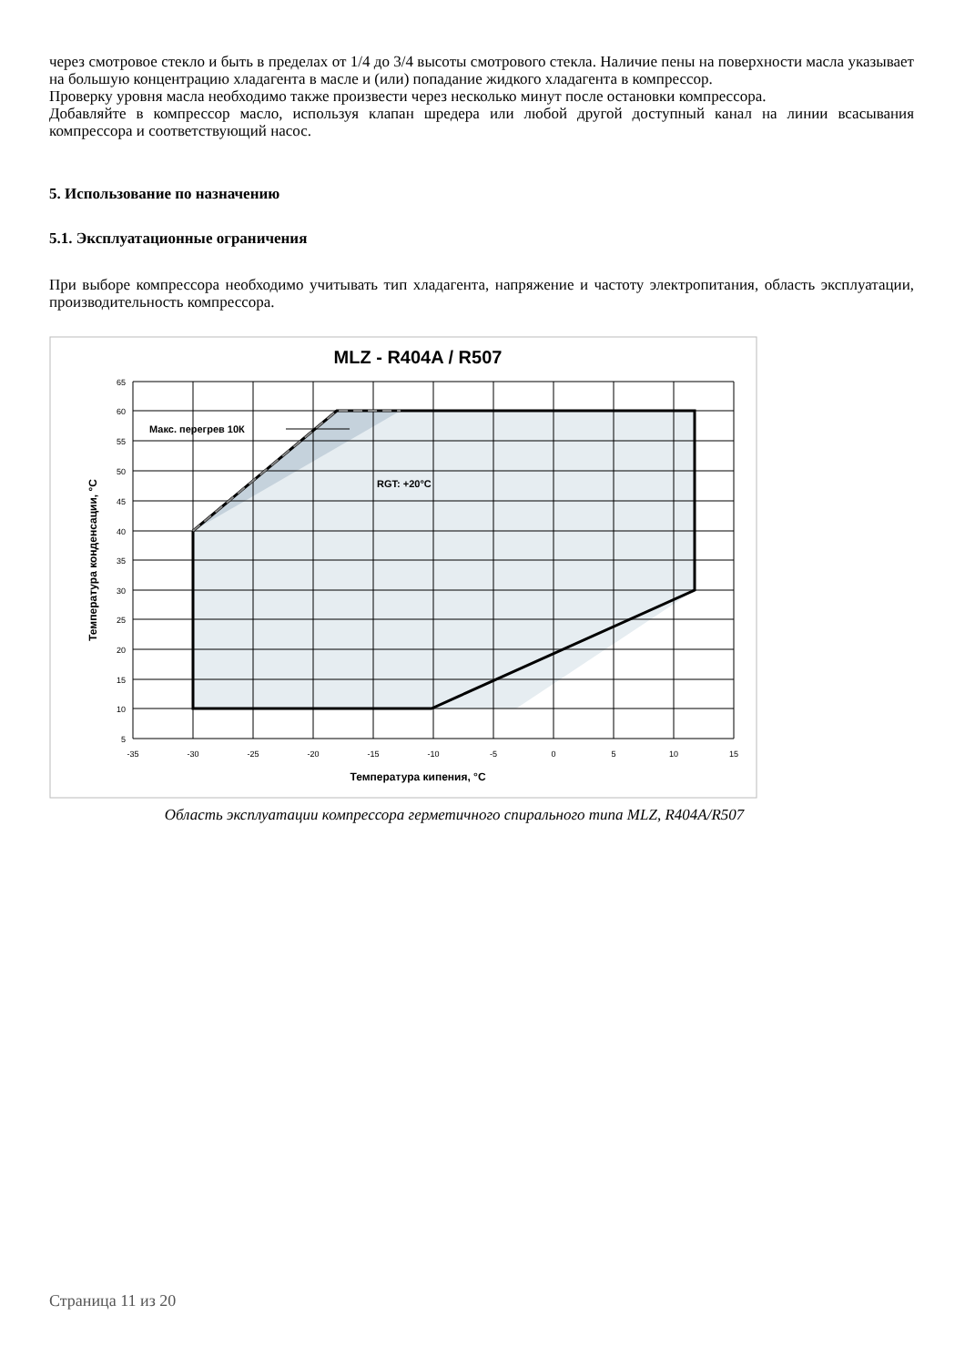через смотровое стекло и быть в пределах от 1/4 до 3/4 высоты смотрового стекла. Наличие пены на поверхности масла указывает на большую концентрацию хладагента в масле и (или) попадание жидкого хладагента в компрессор.
Проверку уровня масла необходимо также произвести через несколько минут после остановки компрессора.
Добавляйте в компрессор масло, используя клапан шредера или любой другой доступный канал на линии всасывания компрессора и соответствующий насос.
5. Использование по назначению
5.1. Эксплуатационные ограничения
При выборе компрессора необходимо учитывать тип хладагента, напряжение и частоту электропитания, область эксплуатации, производительность компрессора.
MLZ - R404A / R507
Макс. перегрев 10К
RGT: +20°C
65
60
55
50
45
40
35
30
25
20
15
10
5
-35
-30
-25
-20
-15
-10
-5
0
5
10
15
Температура кипения, °C
Температура конденсации, °C
Область эксплуатации компрессора герметичного спирального типа MLZ, R404A/R507
Страница 11 из 20